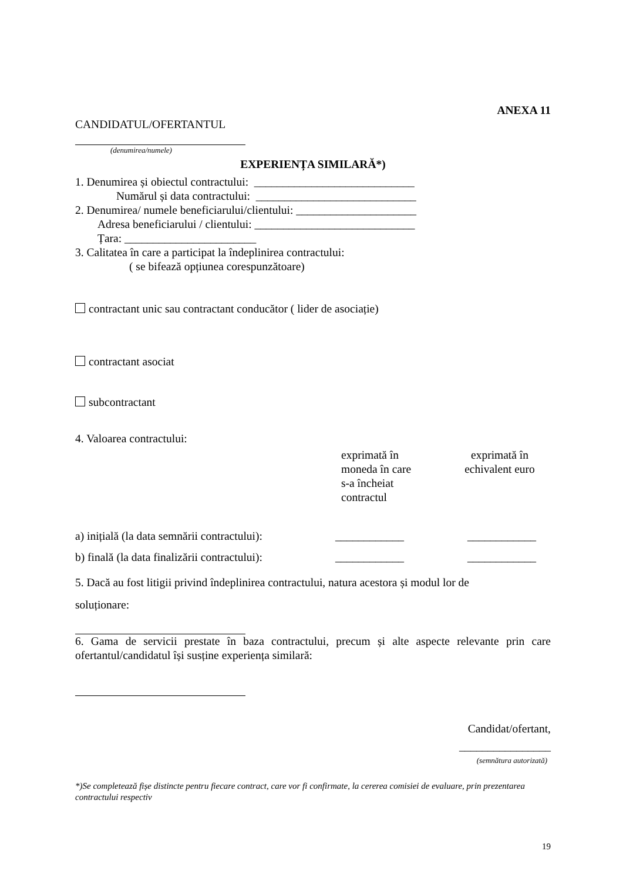ANEXA 11
CANDIDATUL/OFERTANTUL
(denumirea/numele)
EXPERIENȚA SIMILARĂ*)
1. Denumirea și obiectul contractului: ____________________________
Numărul și data contractului: ____________________________
2. Denumirea/ numele beneficiarului/clientului: _____________________
Adresa beneficiarului / clientului: ____________________________
Țara: _______________________
3. Calitatea în care a participat la îndeplinirea contractului:
( se bifează opțiunea corespunzătoare)
contractant unic sau contractant conducător ( lider de asociație)
contractant asociat
subcontractant
4. Valoarea contractului:
| | exprimată în moneda în care s-a încheiat contractul | exprimată în echivalent euro |
| a) inițială (la data semnării contractului): | ____________ | ____________ |
| b) finală (la data finalizării contractului): | ____________ | ____________ |
5. Dacă au fost litigii privind îndeplinirea contractului, natura acestora și modul lor de
soluționare:
6. Gama de servicii prestate în baza contractului, precum și alte aspecte relevante prin care ofertantul/candidatul își susține experiența similară:
Candidat/ofertant,
________________
(semnătura autorizată)
*)Se completează fișe distincte pentru fiecare contract, care vor fi confirmate, la cererea comisiei de evaluare, prin prezentarea contractului respectiv
19